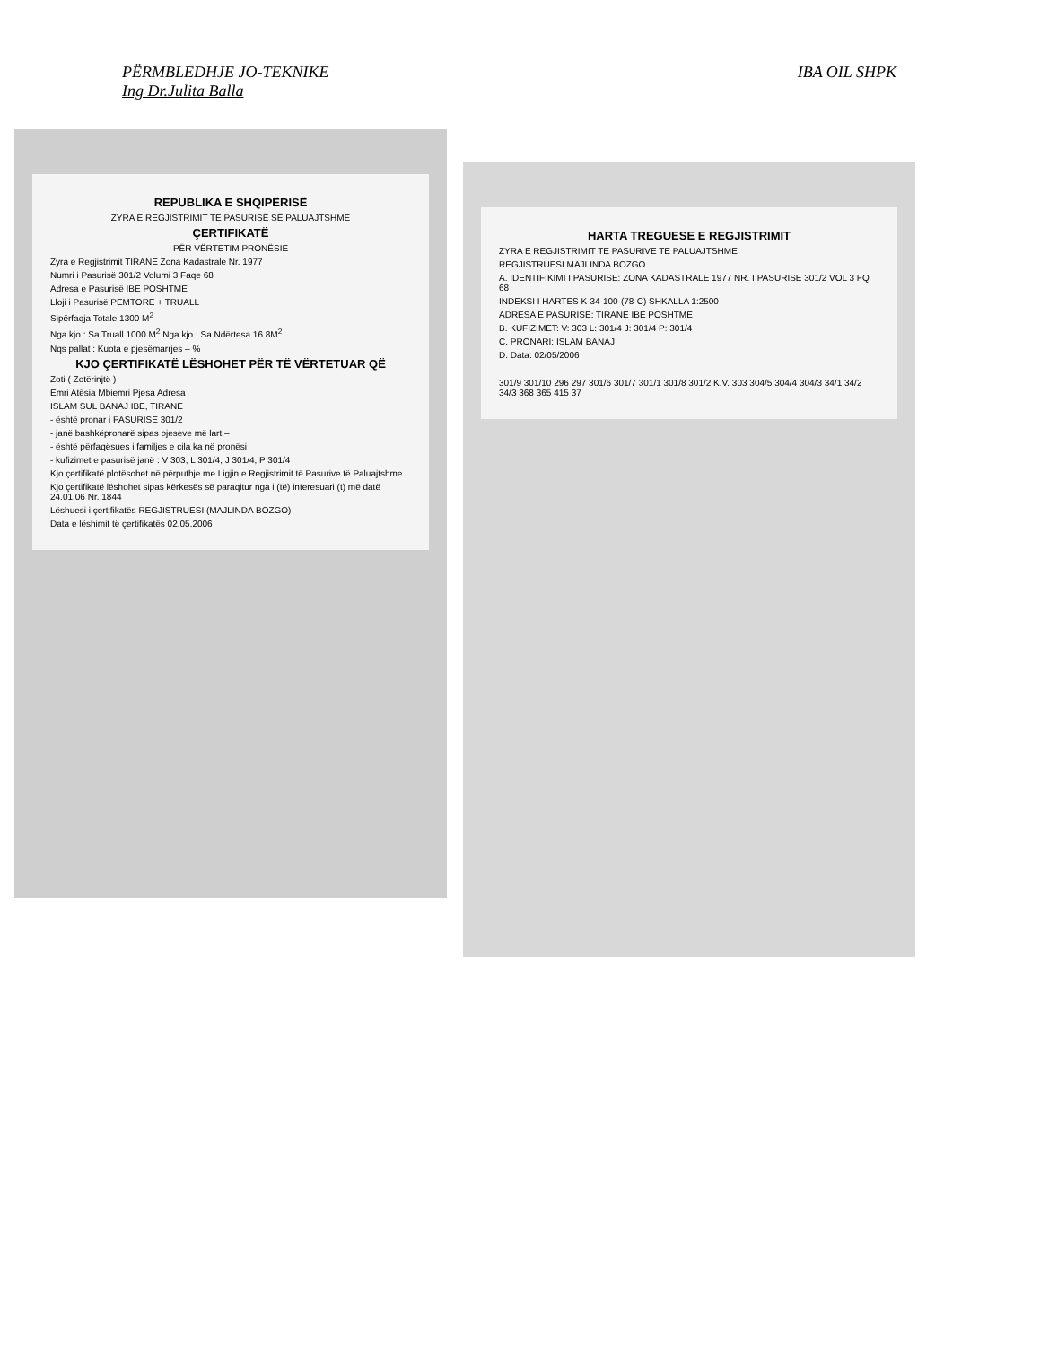PËRMBLEDHJE JO-TEKNIKE
Ing Dr.Julita Balla
IBA OIL SHPK
REPUBLIKA E SHQIPËRISË
ZYRA E REGJISTRIMIT TE PASURISË SË PALUAJTSHME
ÇERTIFIKATË
PËR VËRTETIM PRONËSIE
Zyra e Regjistrimit TIRANE Zona Kadastrale Nr. 1977
Numri i Pasurisë 301/2 Volumi 3 Faqe 68
Adresa e Pasurisë IBE POSHTME
Lloji i Pasurisë PEMTORE + TRUALL
Sipërfaqja Totale 1300 M<sup>2</sup>
Nga kjo : Sa Truall 1000 M<sup>2</sup> Nga kjo : Sa Ndërtesa 16.8M<sup>2</sup>
Nqs pallat : Kuota e pjesëmarrjes – %
KJO ÇERTIFIKATË LËSHOHET PËR TË VËRTETUAR QË
Zoti ( Zotërinjtë )
Emri Atësia Mbiemri Pjesa Adresa
ISLAM SUL BANAJ IBE, TIRANE
- është pronar i PASURISE 301/2
- janë bashkëpronarë sipas pjeseve më lart –
- është përfaqësues i familjes e cila ka në pronësi
- kufizimet e pasurisë janë : V 303, L 301/4, J 301/4, P 301/4
Kjo çertifikatë plotësohet në përputhje me Ligjin e Regjistrimit të Pasurive të Paluajtshme.
Kjo çertifikatë lëshohet sipas kërkesës së paraqitur nga i (të) interesuari (t) më datë 24.01.06 Nr. 1844
Lëshuesi i çertifikatës REGJISTRUESI (MAJLINDA BOZGO)
Data e lëshimit të çertifikatës 02.05.2006
HARTA TREGUESE E REGJISTRIMIT
ZYRA E REGJISTRIMIT TE PASURIVE TE PALUAJTSHME
REGJISTRUESI MAJLINDA BOZGO
A. IDENTIFIKIMI I PASURISE: ZONA KADASTRALE 1977 NR. I PASURISE 301/2 VOL 3 FQ 68
INDEKSI I HARTES K-34-100-(78-C) SHKALLA 1:2500
ADRESA E PASURISE: TIRANE IBE POSHTME
B. KUFIZIMET: V: 303 L: 301/4 J: 301/4 P: 301/4
C. PRONARI: ISLAM BANAJ
D. Data: 02/05/2006
301/9 301/10 296 297 301/6 301/7 301/1 301/8 301/2 K.V. 303 304/5 304/4 304/3 34/1 34/2 34/3 368 365 415 37